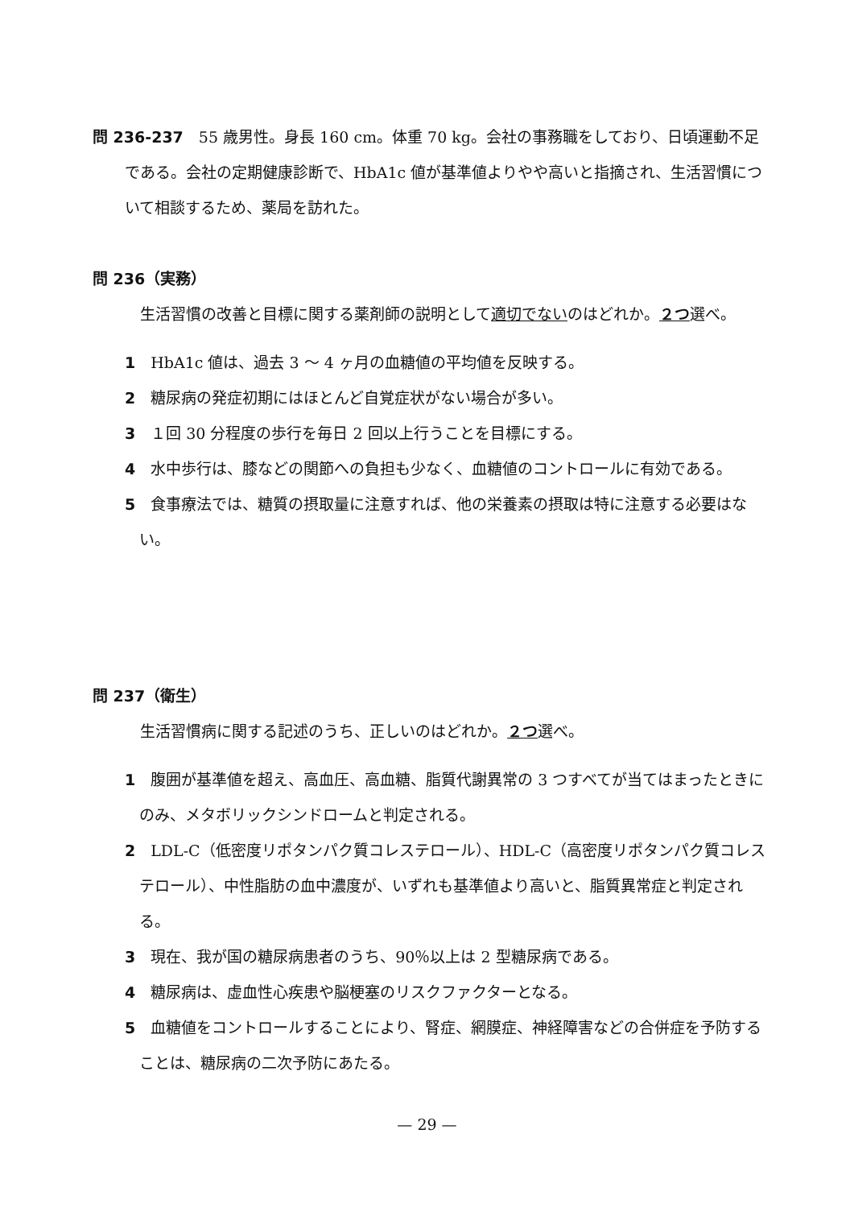問 236-237　55 歳男性。身長 160 cm。体重 70 kg。会社の事務職をしており、日頃運動不足である。会社の定期健康診断で、HbA1c 値が基準値よりやや高いと指摘され、生活習慣について相談するため、薬局を訪れた。
問 236（実務）
　生活習慣の改善と目標に関する薬剤師の説明として適切でないのはどれか。２つ選べ。
1　HbA1c 値は、過去 3 ～ 4 ヶ月の血糖値の平均値を反映する。
2　糖尿病の発症初期にはほとんど自覚症状がない場合が多い。
3　１回 30 分程度の歩行を毎日 2 回以上行うことを目標にする。
4　水中歩行は、膝などの関節への負担も少なく、血糖値のコントロールに有効である。
5　食事療法では、糖質の摂取量に注意すれば、他の栄養素の摂取は特に注意する必要はない。
問 237（衛生）
　生活習慣病に関する記述のうち、正しいのはどれか。２つ選べ。
1　腹囲が基準値を超え、高血圧、高血糖、脂質代謝異常の 3 つすべてが当てはまったときにのみ、メタボリックシンドロームと判定される。
2　LDL-C（低密度リポタンパク質コレステロール）、HDL-C（高密度リポタンパク質コレステロール）、中性脂肪の血中濃度が、いずれも基準値より高いと、脂質異常症と判定される。
3　現在、我が国の糖尿病患者のうち、90％以上は 2 型糖尿病である。
4　糖尿病は、虚血性心疾患や脳梗塞のリスクファクターとなる。
5　血糖値をコントロールすることにより、腎症、網膜症、神経障害などの合併症を予防することは、糖尿病の二次予防にあたる。
— 29 —